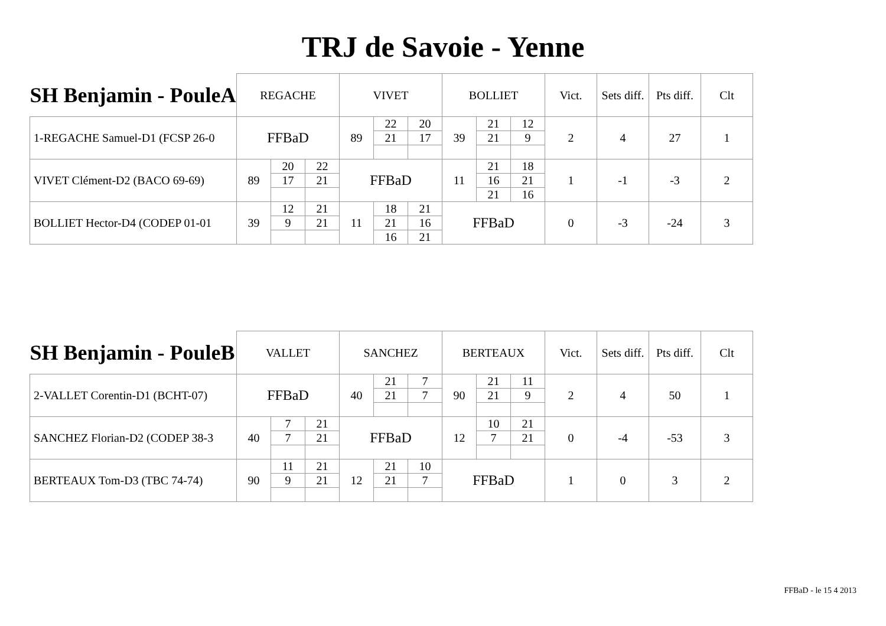TRJ de Savoie - Yenne
| SH Benjamin - PouleA | REGACHE | | | VIVET | | | BOLLIET | | | Vict. | Sets diff. | Pts diff. | Clt |
| --- | --- | --- | --- | --- | --- | --- | --- | --- | --- | --- | --- | --- | --- |
| 1-REGACHE Samuel-D1 (FCSP 26-0 | FFBaD | | | 89 | 22 | 20 | 39 | 21 | 12 | 2 | 4 | 27 | 1 |
| | | | | | 21 | 17 | | 21 | 9 | | | | |
| VIVET Clément-D2 (BACO 69-69) | 89 | 20 | 22 | FFBaD | | | 11 | 21 | 18 | 1 | -1 | -3 | 2 |
| | | 17 | 21 | | | | | 16 | 21 | | | | |
| | | | | | | | | 21 | 16 | | | | |
| BOLLIET Hector-D4 (CODEP 01-01 | 39 | 12 | 21 | 11 | 18 | 21 | FFBaD | | | 0 | -3 | -24 | 3 |
| | | 9 | 21 | | 21 | 16 | | | | | | | |
| | | | | | 16 | 21 | | | | | | | |
| SH Benjamin - PouleB | VALLET | | | SANCHEZ | | | BERTEAUX | | | Vict. | Sets diff. | Pts diff. | Clt |
| --- | --- | --- | --- | --- | --- | --- | --- | --- | --- | --- | --- | --- | --- |
| 2-VALLET Corentin-D1 (BCHT-07) | FFBaD | | | 40 | 21 | 7 | 90 | 21 | 11 | 2 | 4 | 50 | 1 |
| | | | | | 21 | 7 | | 21 | 9 | | | | |
| SANCHEZ Florian-D2 (CODEP 38-3 | 40 | 7 | 21 | FFBaD | | | 12 | 10 | 21 | 0 | -4 | -53 | 3 |
| | | 7 | 21 | | | | | 7 | 21 | | | | |
| BERTEAUX Tom-D3 (TBC 74-74) | 90 | 11 | 21 | 12 | 21 | 10 | FFBaD | | | 1 | 0 | 3 | 2 |
| | | 9 | 21 | | 21 | 7 | | | | | | | |
FFBaD - le 15 4 2013